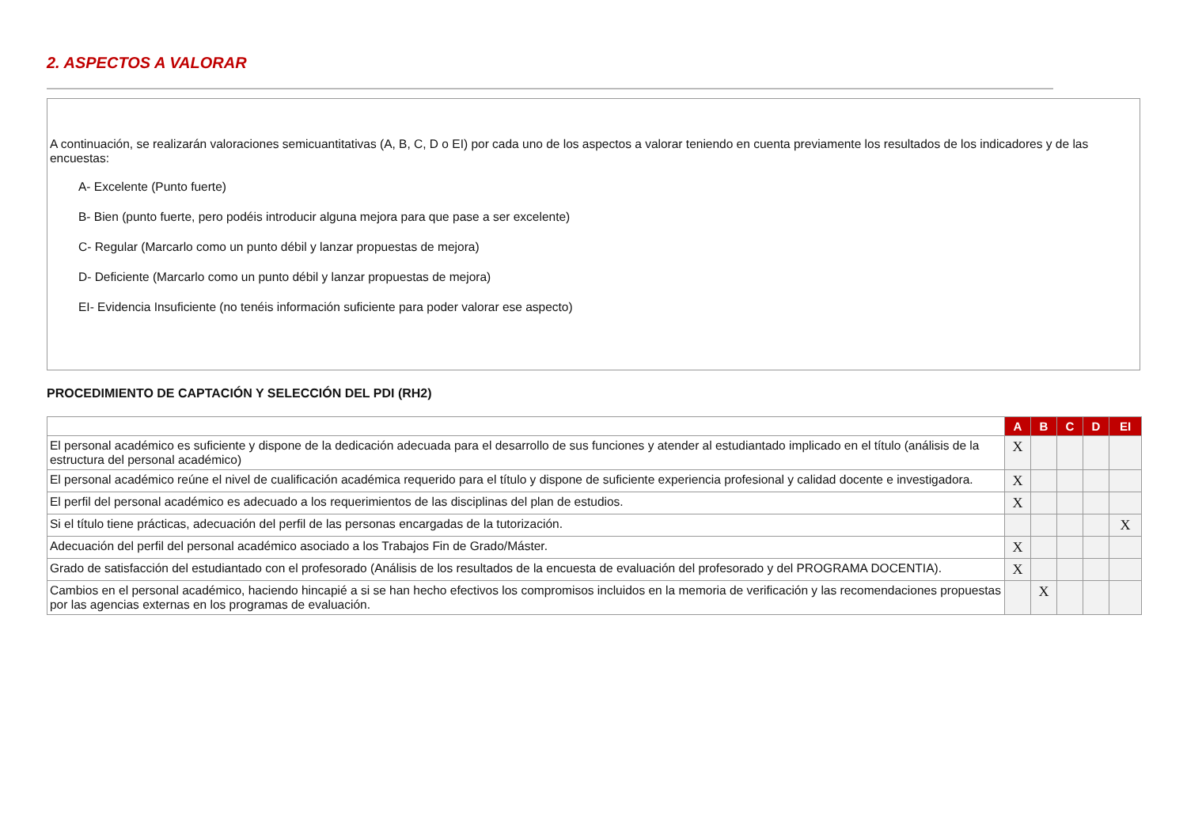2. ASPECTOS A VALORAR
A continuación, se realizarán valoraciones semicuantitativas (A, B, C, D o EI) por cada uno de los aspectos a valorar teniendo en cuenta previamente los resultados de los indicadores y de las encuestas:
A- Excelente (Punto fuerte)
B- Bien (punto fuerte, pero podéis introducir alguna mejora para que pase a ser excelente)
C- Regular (Marcarlo como un punto débil y lanzar propuestas de mejora)
D- Deficiente (Marcarlo como un punto débil y lanzar propuestas de mejora)
EI- Evidencia Insuficiente (no tenéis información suficiente para poder valorar ese aspecto)
PROCEDIMIENTO DE CAPTACIÓN Y SELECCIÓN DEL PDI (RH2)
| | A | B | C | D | EI |
| El personal académico es suficiente y dispone de la dedicación adecuada para el desarrollo de sus funciones y atender al estudiantado implicado en el título (análisis de la estructura del personal académico) | X | | | | |
| El personal académico reúne el nivel de cualificación académica requerido para el título y dispone de suficiente experiencia profesional y calidad docente e investigadora. | X | | | | |
| El perfil del personal académico es adecuado a los requerimientos de las disciplinas del plan de estudios. | X | | | | |
| Si el título tiene prácticas, adecuación del perfil de las personas encargadas de la tutorización. | | | | | X |
| Adecuación del perfil del personal académico asociado a los Trabajos Fin de Grado/Máster. | X | | | | |
| Grado de satisfacción del estudiantado con el profesorado (Análisis de los resultados de la encuesta de evaluación del profesorado y del PROGRAMA DOCENTIA). | X | | | | |
| Cambios en el personal académico, haciendo hincapié a si se han hecho efectivos los compromisos incluidos en la memoria de verificación y las recomendaciones propuestas por las agencias externas en los programas de evaluación. | | X | | | |